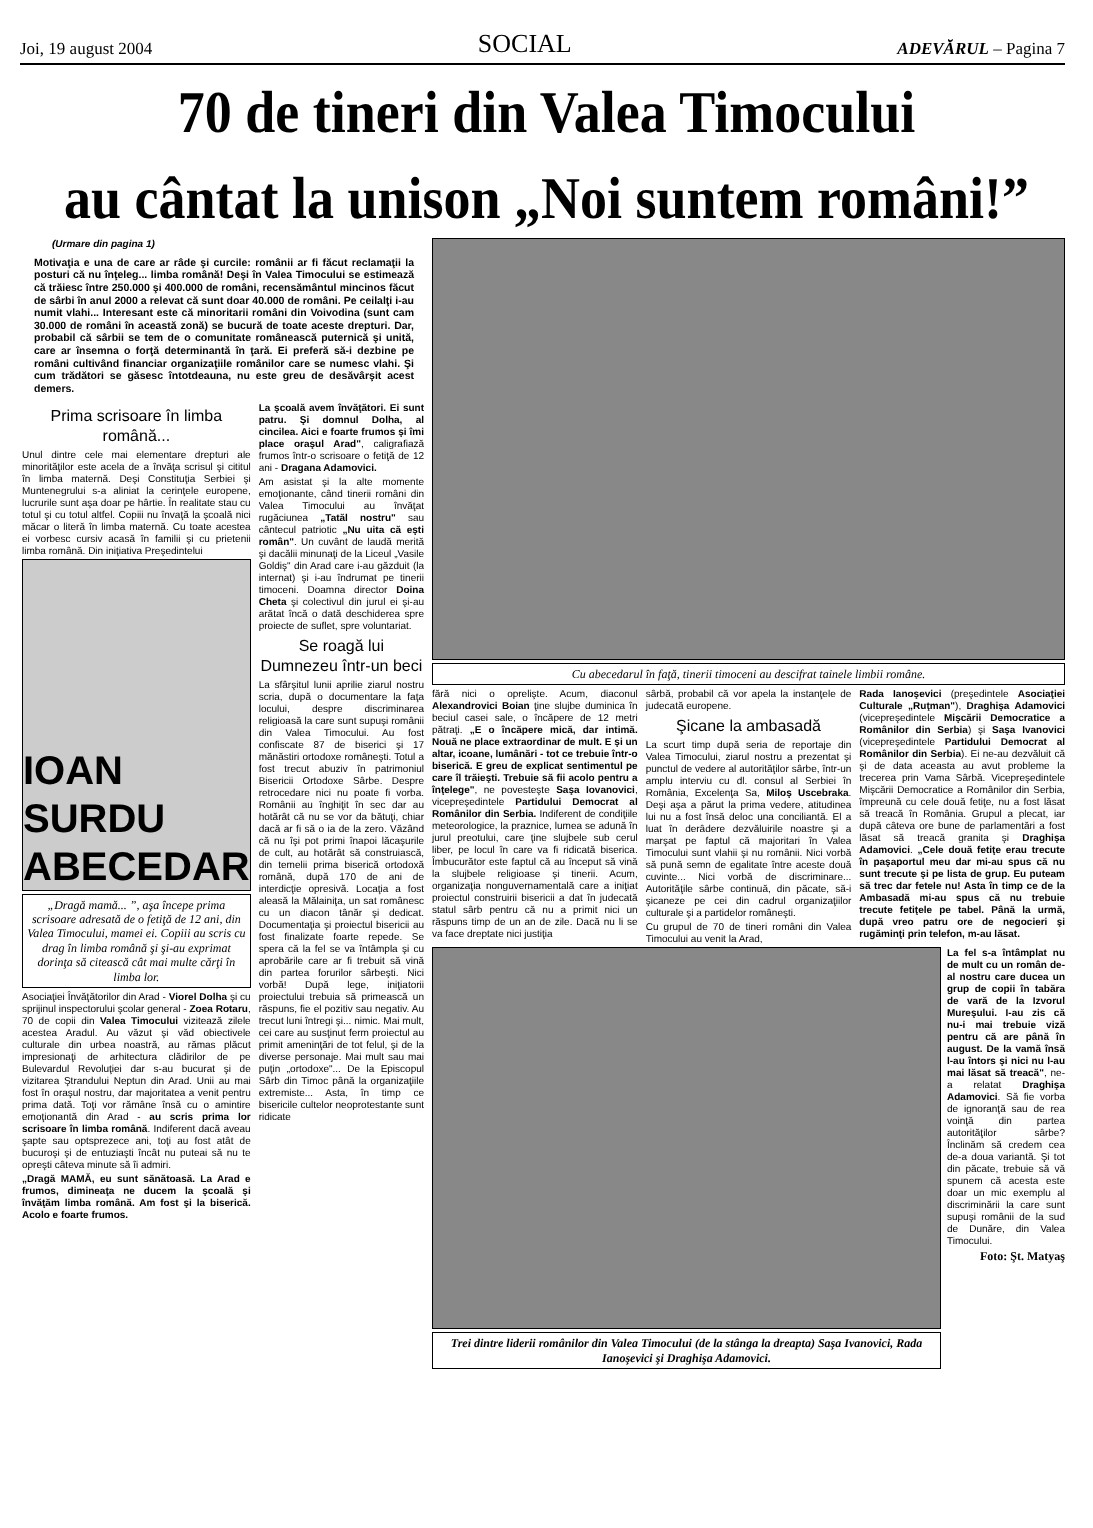Joi, 19 august 2004 SOCIAL ADEVĂRUL – Pagina 7
70 de tineri din Valea Timocului
au cântat la unison „Noi suntem români!”
(Urmare din pagina 1)
Motivaţia e una de care ar râde şi curcile: românii ar fi făcut reclamaţii la posturi că nu înţeleg... limba română! Deşi în Valea Timocului se estimează că trăiesc între 250.000 şi 400.000 de români, recensământul mincinos făcut de sârbi în anul 2000 a relevat că sunt doar 40.000 de români. Pe ceilalţi i-au numit vlahi... Interesant este că minoritarii români din Voivodina (sunt cam 30.000 de români în această zonă) se bucură de toate aceste drepturi. Dar, probabil că sârbii se tem de o comunitate românească puternică şi unită, care ar însemna o forţă determinantă în ţară. Ei preferă să-i dezbine pe români cultivând financiar organizaţiile românilor care se numesc vlahi. Şi cum trădători se găsesc întotdeauna, nu este greu de desăvârşit acest demers.
Prima scrisoare în limba română...
Unul dintre cele mai elementare drepturi ale minorităţilor este acela de a învăţa scrisul şi cititul în limba maternă. Deşi Constituţia Serbiei şi Muntenegrului s-a aliniat la cerinţele europene, lucrurile sunt aşa doar pe hârtie. În realitate stau cu totul şi cu totul altfel. Copiii nu învaţă la şcoală nici măcar o literă în limba maternă. Cu toate acestea ei vorbesc cursiv acasă în familii şi cu prietenii limba română. Din iniţiativa Preşedintelui
IOAN SURDU ABECEDAR
„Dragă mamă... ”, aşa începe prima scrisoare adresată de o fetiţă de 12 ani, din Valea Timocului, mamei ei. Copiii au scris cu drag în limba română şi şi-au exprimat dorinţa să citească cât mai multe cărţi în limba lor.
Asociaţiei Învăţătorilor din Arad - Viorel Dolha şi cu sprijinul inspectorului şcolar general - Zoea Rotaru, 70 de copii din Valea Timocului vizitează zilele acestea Aradul. Au văzut şi văd obiectivele culturale din urbea noastră, au rămas plăcut impresionaţi de arhitectura clădirilor de pe Bulevardul Revoluţiei dar s-au bucurat şi de vizitarea Ştrandului Neptun din Arad. Unii au mai fost în oraşul nostru, dar majoritatea a venit pentru prima dată. Toţi vor rămâne însă cu o amintire emoţionantă din Arad - au scris prima lor scrisoare în limba română. Indiferent dacă aveau şapte sau optsprezece ani, toţi au fost atât de bucuroşi şi de entuziaşti încât nu puteai să nu te opreşti câteva minute să îi admiri.
„Dragă MAMĂ, eu sunt sănătoasă. La Arad e frumos, dimineaţa ne ducem la şcoală şi învăţăm limba română. Am fost şi la biserică. Acolo e foarte frumos.
La şcoală avem învăţători. Ei sunt patru. Şi domnul Dolha, al cincilea. Aici e foarte frumos şi îmi place oraşul Arad", caligrafiază frumos într-o scrisoare o fetiţă de 12 ani - Dragana Adamovici.
Am asistat şi la alte momente emoţionante, când tinerii români din Valea Timocului au învăţat rugăciunea „Tatăl nostru" sau cântecul patriotic „Nu uita că eşti român". Un cuvânt de laudă merită şi dacălii minunaţi de la Liceul „Vasile Goldiş" din Arad care i-au găzduit (la internat) şi i-au îndrumat pe tinerii timoceni. Doamna director Doina Cheta şi colectivul din jurul ei şi-au arătat încă o dată deschiderea spre proiecte de suflet, spre voluntariat.
Se roagă lui Dumnezeu într-un beci
La sfârşitul lunii aprilie ziarul nostru scria, după o documentare la faţa locului, despre discriminarea religioasă la care sunt supuşi românii din Valea Timocului. Au fost confiscate 87 de biserici şi 17 mănăstiri ortodoxe româneşti. Totul a fost trecut abuziv în patrimoniul Bisericii Ortodoxe Sârbe. Despre retrocedare nici nu poate fi vorba. Românii au înghiţit în sec dar au hotărât că nu se vor da bătuţi, chiar dacă ar fi să o ia de la zero. Văzând că nu îşi pot primi înapoi lăcaşurile de cult, au hotărât să construiască, din temelii prima biserică ortodoxă română, după 170 de ani de interdicţie opresivă. Locaţia a fost aleasă la Mălainiţa, un sat românesc cu un diacon tânăr şi dedicat. Documentaţia şi proiectul bisericii au fost finalizate foarte repede. Se spera că la fel se va întâmpla şi cu aprobările care ar fi trebuit să vină din partea forurilor sârbeşti. Nici vorbă! După lege, iniţiatorii proiectului trebuia să primească un răspuns, fie el pozitiv sau negativ. Au trecut luni întregi şi... nimic. Mai mult, cei care au susţinut ferm proiectul au primit ameninţări de tot felul, şi de la diverse personaje. Mai mult sau mai puţin „ortodoxe"... De la Episcopul Sârb din Timoc până la organizaţiile extremiste... Asta, în timp ce bisericile cultelor neoprotestante sunt ridicate
Cu abecedarul în faţă, tinerii timoceni au descifrat tainele limbii române.
fără nici o oprelişte. Acum, diaconul Alexandrovici Boian ţine slujbe duminica în beciul casei sale, o încăpere de 12 metri pătraţi. „E o încăpere mică, dar intimă. Nouă ne place extraordinar de mult. E şi un altar, icoane, lumânări - tot ce trebuie într-o biserică. E greu de explicat sentimentul pe care îl trăieşti. Trebuie să fii acolo pentru a înţelege", ne povesteşte Saşa Iovanovici, vicepreşedintele Partidului Democrat al Românilor din Serbia. Indiferent de condiţiile meteorologice, la praznice, lumea se adună în jurul preotului, care ţine slujbele sub cerul liber, pe locul în care va fi ridicată biserica. Îmbucurător este faptul că au început să vină la slujbele religioase şi tinerii. Acum, organizaţia nonguvernamentală care a iniţiat proiectul construirii bisericii a dat în judecată statul sârb pentru că nu a primit nici un răspuns timp de un an de zile. Dacă nu li se va face dreptate nici justiţia
sârbă, probabil că vor apela la instanţele de judecată europene.
Şicane la ambasadă
La scurt timp după seria de reportaje din Valea Timocului, ziarul nostru a prezentat şi punctul de vedere al autorităţilor sârbe, într-un amplu interviu cu dl. consul al Serbiei în România, Excelenţa Sa, Miloş Uscebraka. Deşi aşa a părut la prima vedere, atitudinea lui nu a fost însă deloc una conciliantă. El a luat în derâdere dezvăluirile noastre şi a marşat pe faptul că majoritari în Valea Timocului sunt vlahii şi nu românii. Nici vorbă să pună semn de egalitate între aceste două cuvinte... Nici vorbă de discriminare... Autorităţile sârbe continuă, din păcate, să-i şicaneze pe cei din cadrul organizaţiilor culturale şi a partidelor româneşti.
Cu grupul de 70 de tineri români din Valea Timocului au venit la Arad,
Rada Ianoşevici (preşedintele Asociaţiei Culturale „Ruţman"), Draghişa Adamovici (vicepreşedintele Mişcării Democratice a Românilor din Serbia) şi Saşa Ivanovici (vicepreşedintele Partidului Democrat al Românilor din Serbia). Ei ne-au dezvăluit că şi de data aceasta au avut probleme la trecerea prin Vama Sârbă. Vicepreşedintele Mişcării Democratice a Românilor din Serbia, împreună cu cele două fetiţe, nu a fost lăsat să treacă în România. Grupul a plecat, iar după câteva ore bune de parlamentări a fost lăsat să treacă granita şi Draghişa Adamovici. „Cele două fetiţe erau trecute în paşaportul meu dar mi-au spus că nu sunt trecute şi pe lista de grup. Eu puteam să trec dar fetele nu! Asta în timp ce de la Ambasadă mi-au spus că nu trebuie trecute fetiţele pe tabel. Până la urmă, după vreo patru ore de negocieri şi rugăminţi prin telefon, m-au lăsat.
Trei dintre liderii românilor din Valea Timocului (de la stânga la dreapta) Saşa Ivanovici, Rada Ianoşevici şi Draghişa Adamovici.
La fel s-a întâmplat nu de mult cu un român de-al nostru care ducea un grup de copii în tabăra de vară de la Izvorul Mureşului. I-au zis că nu-i mai trebuie viză pentru că are până în august. De la vamă însă l-au întors şi nici nu l-au mai lăsat să treacă", ne-a relatat Draghişa Adamovici. Să fie vorba de ignoranţă sau de rea voinţă din partea autorităţilor sârbe? Înclinăm să credem cea de-a doua variantă. Şi tot din păcate, trebuie să vă spunem că acesta este doar un mic exemplu al discriminării la care sunt supuşi românii de la sud de Dunăre, din Valea Timocului.
Foto: Şt. Matyaş